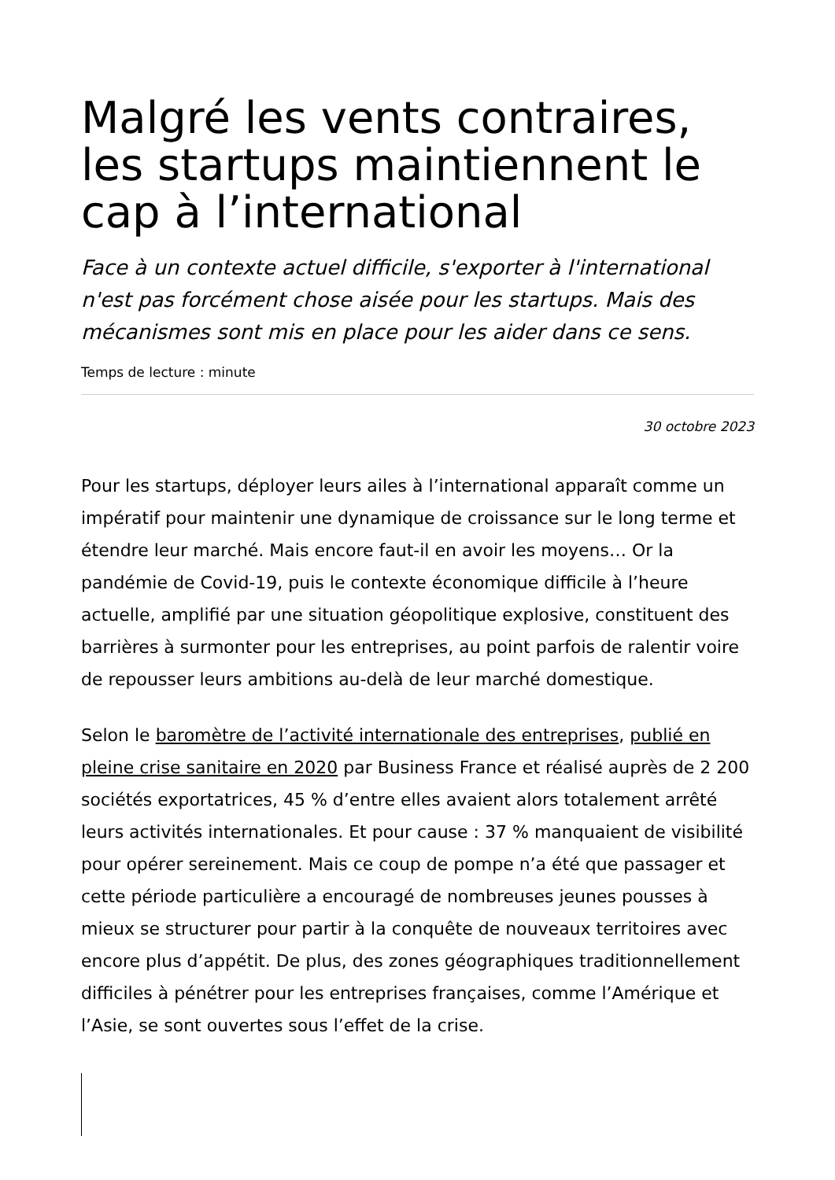Malgré les vents contraires, les startups maintiennent le cap à l’international
Face à un contexte actuel difficile, s'exporter à l'international n'est pas forcément chose aisée pour les startups. Mais des mécanismes sont mis en place pour les aider dans ce sens.
Temps de lecture : minute
30 octobre 2023
Pour les startups, déployer leurs ailes à l’international apparaît comme un impératif pour maintenir une dynamique de croissance sur le long terme et étendre leur marché. Mais encore faut-il en avoir les moyens… Or la pandémie de Covid-19, puis le contexte économique difficile à l’heure actuelle, amplifié par une situation géopolitique explosive, constituent des barrières à surmonter pour les entreprises, au point parfois de ralentir voire de repousser leurs ambitions au-delà de leur marché domestique.
Selon le baromètre de l’activité internationale des entreprises, publié en pleine crise sanitaire en 2020 par Business France et réalisé auprès de 2 200 sociétés exportatrices, 45 % d’entre elles avaient alors totalement arrêté leurs activités internationales. Et pour cause : 37 % manquaient de visibilité pour opérer sereinement. Mais ce coup de pompe n’a été que passager et cette période particulière a encouragé de nombreuses jeunes pousses à mieux se structurer pour partir à la conquête de nouveaux territoires avec encore plus d’appétit. De plus, des zones géographiques traditionnellement difficiles à pénétrer pour les entreprises françaises, comme l’Amérique et l’Asie, se sont ouvertes sous l’effet de la crise.